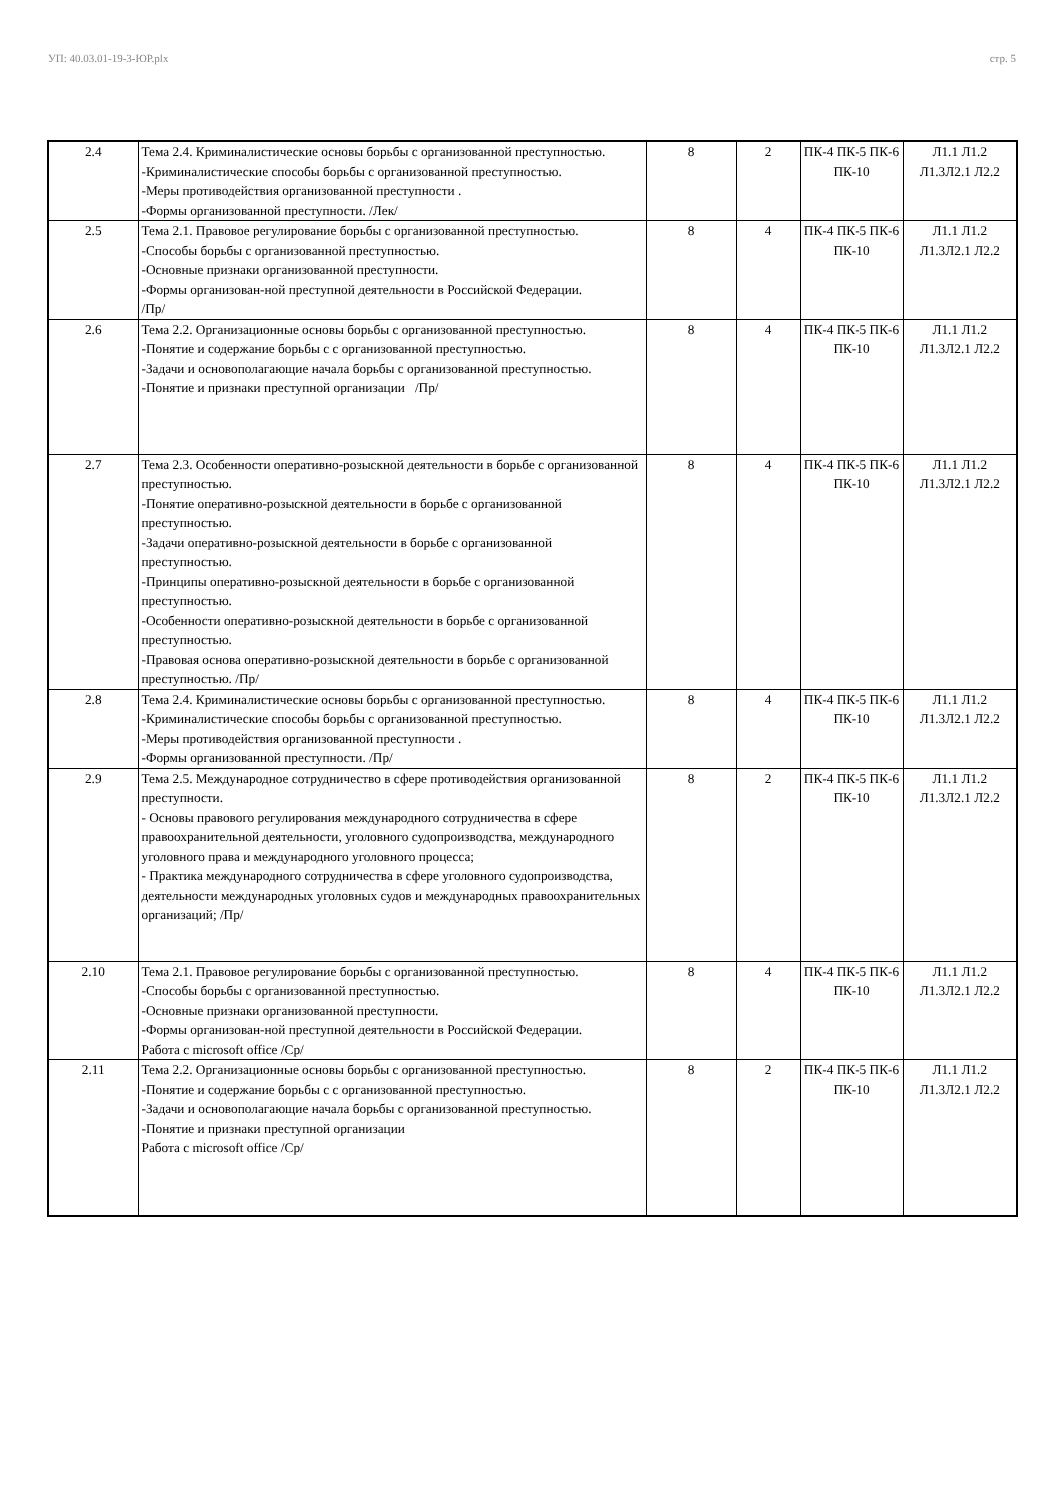УП: 40.03.01-19-3-ЮР.plx стр. 5
| 2.4 | Тема 2.4. Криминалистические основы борьбы с организованной преступностью. -Криминалистические способы борьбы с организованной преступностью. -Меры противодействия организованной преступности . -Формы организованной преступности. /Лек/ | 8 | 2 | ПК-4 ПК-5 ПК-6 ПК-10 | Л1.1 Л1.2 Л1.3Л2.1 Л2.2 |
| 2.5 | Тема 2.1. Правовое регулирование борьбы с организованной преступностью. -Способы борьбы с организованной преступностью. -Основные признаки организованной преступности. -Формы организован-ной преступной деятельности в Российской Федерации. /Пр/ | 8 | 4 | ПК-4 ПК-5 ПК-6 ПК-10 | Л1.1 Л1.2 Л1.3Л2.1 Л2.2 |
| 2.6 | Тема 2.2. Организационные основы борьбы с организованной преступностью. -Понятие и содержание борьбы с с организованной преступностью. -Задачи и основополагающие начала борьбы с организованной преступностью. -Понятие и признаки преступной организации /Пр/ | 8 | 4 | ПК-4 ПК-5 ПК-6 ПК-10 | Л1.1 Л1.2 Л1.3Л2.1 Л2.2 |
| 2.7 | Тема 2.3. Особенности оперативно-розыскной деятельности в борьбе с организованной преступностью. -Понятие оперативно-розыскной деятельности в борьбе с организованной преступностью. -Задачи оперативно-розыскной деятельности в борьбе с организованной преступностью. -Принципы оперативно-розыскной деятельности в борьбе с организованной преступностью. -Особенности оперативно-розыскной деятельности в борьбе с организованной преступностью. -Правовая основа оперативно-розыскной деятельности в борьбе с организованной преступностью. /Пр/ | 8 | 4 | ПК-4 ПК-5 ПК-6 ПК-10 | Л1.1 Л1.2 Л1.3Л2.1 Л2.2 |
| 2.8 | Тема 2.4. Криминалистические основы борьбы с организованной преступностью. -Криминалистические способы борьбы с организованной преступностью. -Меры противодействия организованной преступности . -Формы организованной преступности. /Пр/ | 8 | 4 | ПК-4 ПК-5 ПК-6 ПК-10 | Л1.1 Л1.2 Л1.3Л2.1 Л2.2 |
| 2.9 | Тема 2.5. Международное сотрудничество в сфере противодействия организованной преступности. - Основы правового регулирования международного сотрудничества в сфере правоохранительной деятельности, уголовного судопроизводства, международного уголовного права и международного уголовного процесса; - Практика международного сотрудничества в сфере уголовного судопроизводства, деятельности международных уголовных судов и международных правоохранительных организаций; /Пр/ | 8 | 2 | ПК-4 ПК-5 ПК-6 ПК-10 | Л1.1 Л1.2 Л1.3Л2.1 Л2.2 |
| 2.10 | Тема 2.1. Правовое регулирование борьбы с организованной преступностью. -Способы борьбы с организованной преступностью. -Основные признаки организованной преступности. -Формы организован-ной преступной деятельности в Российской Федерации. Работа с microsoft office /Ср/ | 8 | 4 | ПК-4 ПК-5 ПК-6 ПК-10 | Л1.1 Л1.2 Л1.3Л2.1 Л2.2 |
| 2.11 | Тема 2.2. Организационные основы борьбы с организованной преступностью. -Понятие и содержание борьбы с с организованной преступностью. -Задачи и основополагающие начала борьбы с организованной преступностью. -Понятие и признаки преступной организации Работа с microsoft office /Ср/ | 8 | 2 | ПК-4 ПК-5 ПК-6 ПК-10 | Л1.1 Л1.2 Л1.3Л2.1 Л2.2 |